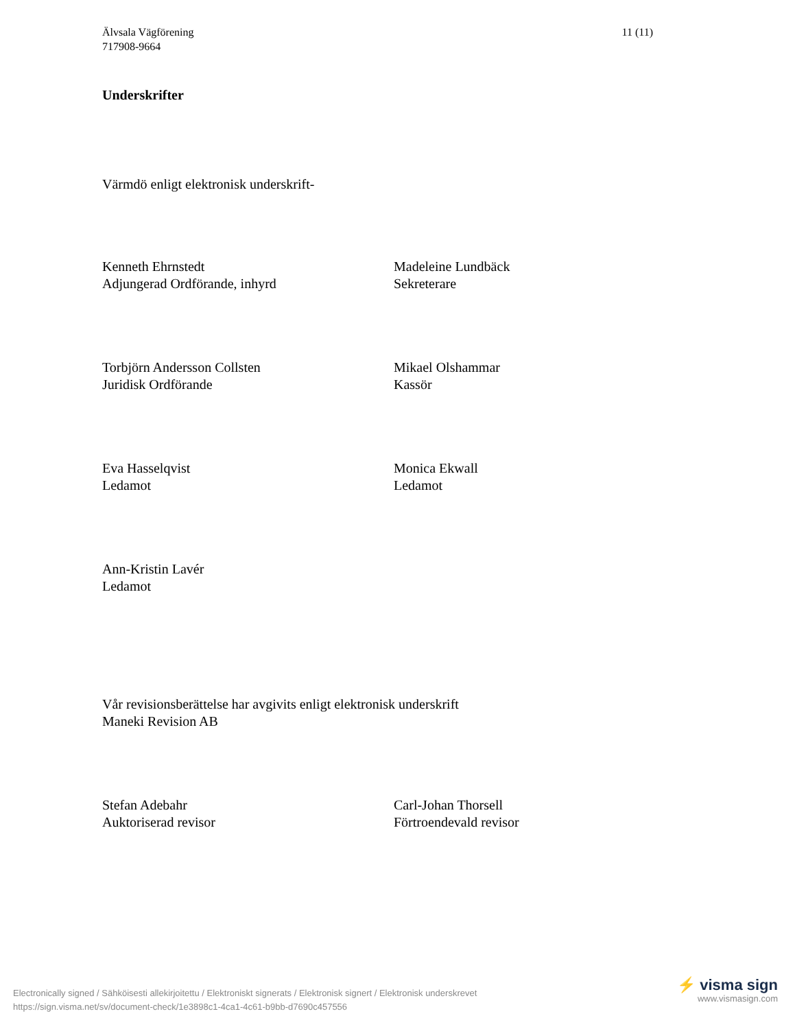Älvsala Vägförening
717908-9664
11 (11)
Underskrifter
Värmdö enligt elektronisk underskrift-
Kenneth Ehrnstedt
Adjungerad Ordförande, inhyrd
Madeleine Lundbäck
Sekreterare
Torbjörn Andersson Collsten
Juridisk Ordförande
Mikael Olshammar
Kassör
Eva Hasselqvist
Ledamot
Monica Ekwall
Ledamot
Ann-Kristin Lavér
Ledamot
Vår revisionsberättelse har avgivits enligt elektronisk underskrift
Maneki Revision AB
Stefan Adebahr
Auktoriserad revisor
Carl-Johan Thorsell
Förtroendevald revisor
Electronically signed / Sähköisesti allekirjoitettu / Elektroniskt signerats / Elektronisk signert / Elektronisk underskrevet
https://sign.visma.net/sv/document-check/1e3898c1-4ca1-4c61-b9bb-d7690c457556
⚡ visma sign
www.vismasign.com